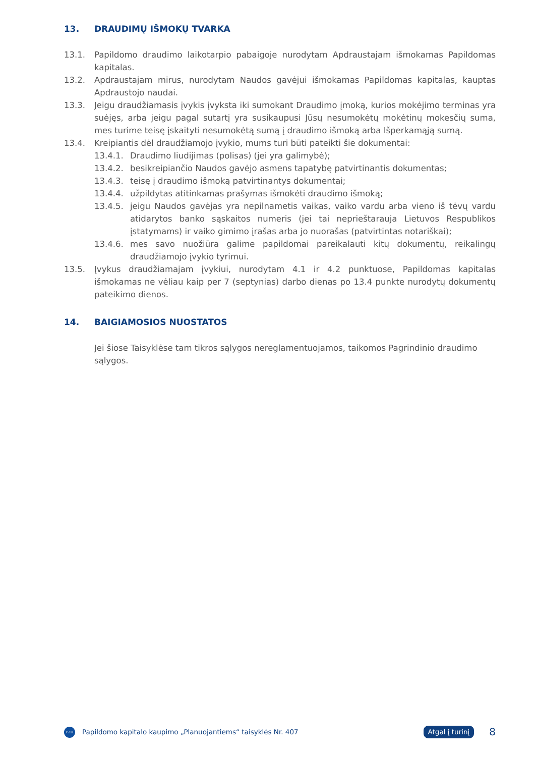13. DRAUDIMŲ IŠMOKŲ TVARKA
13.1. Papildomo draudimo laikotarpio pabaigoje nurodytam Apdraustajam išmokamas Papildomas kapitalas.
13.2. Apdraustajam mirus, nurodytam Naudos gavėjui išmokamas Papildomas kapitalas, kauptas Apdraustojo naudai.
13.3. Jeigu draudžiamasis įvykis įvyksta iki sumokant Draudimo įmoką, kurios mokėjimo terminas yra suėjęs, arba jeigu pagal sutartį yra susikaupusi Jūsų nesumokėtų mokėtinų mokesčių suma, mes turime teisę įskaityti nesumokėtą sumą į draudimo išmoką arba Išperkamąją sumą.
13.4. Kreipiantis dėl draudžiamojo įvykio, mums turi būti pateikti šie dokumentai:
13.4.1. Draudimo liudijimas (polisas) (jei yra galimybė);
13.4.2. besikreipiančio Naudos gavėjo asmens tapatybę patvirtinantis dokumentas;
13.4.3. teisę į draudimo išmoką patvirtinantys dokumentai;
13.4.4. užpildytas atitinkamas prašymas išmokėti draudimo išmoką;
13.4.5. jeigu Naudos gavėjas yra nepilnametis vaikas, vaiko vardu arba vieno iš tėvų vardu atidarytos banko sąskaitos numeris (jei tai neprieštarauja Lietuvos Respublikos įstatymams) ir vaiko gimimo įrašas arba jo nuorašas (patvirtintas notariškai);
13.4.6. mes savo nuožiūra galime papildomai pareikalauti kitų dokumentų, reikalingų draudžiamojo įvykio tyrimui.
13.5. Įvykus draudžiamajam įvykiui, nurodytam 4.1 ir 4.2 punktuose, Papildomas kapitalas išmokamas ne vėliau kaip per 7 (septynias) darbo dienas po 13.4 punkte nurodytų dokumentų pateikimo dienos.
14. BAIGIAMOSIOS NUOSTATOS
Jei šiose Taisyklėse tam tikros sąlygos nereglamentuojamos, taikomos Pagrindinio draudimo sąlygos.
PZU
Papildomo kapitalo kaupimo „Planuojantiems“ taisyklės Nr. 407
Atgal į turinį
8